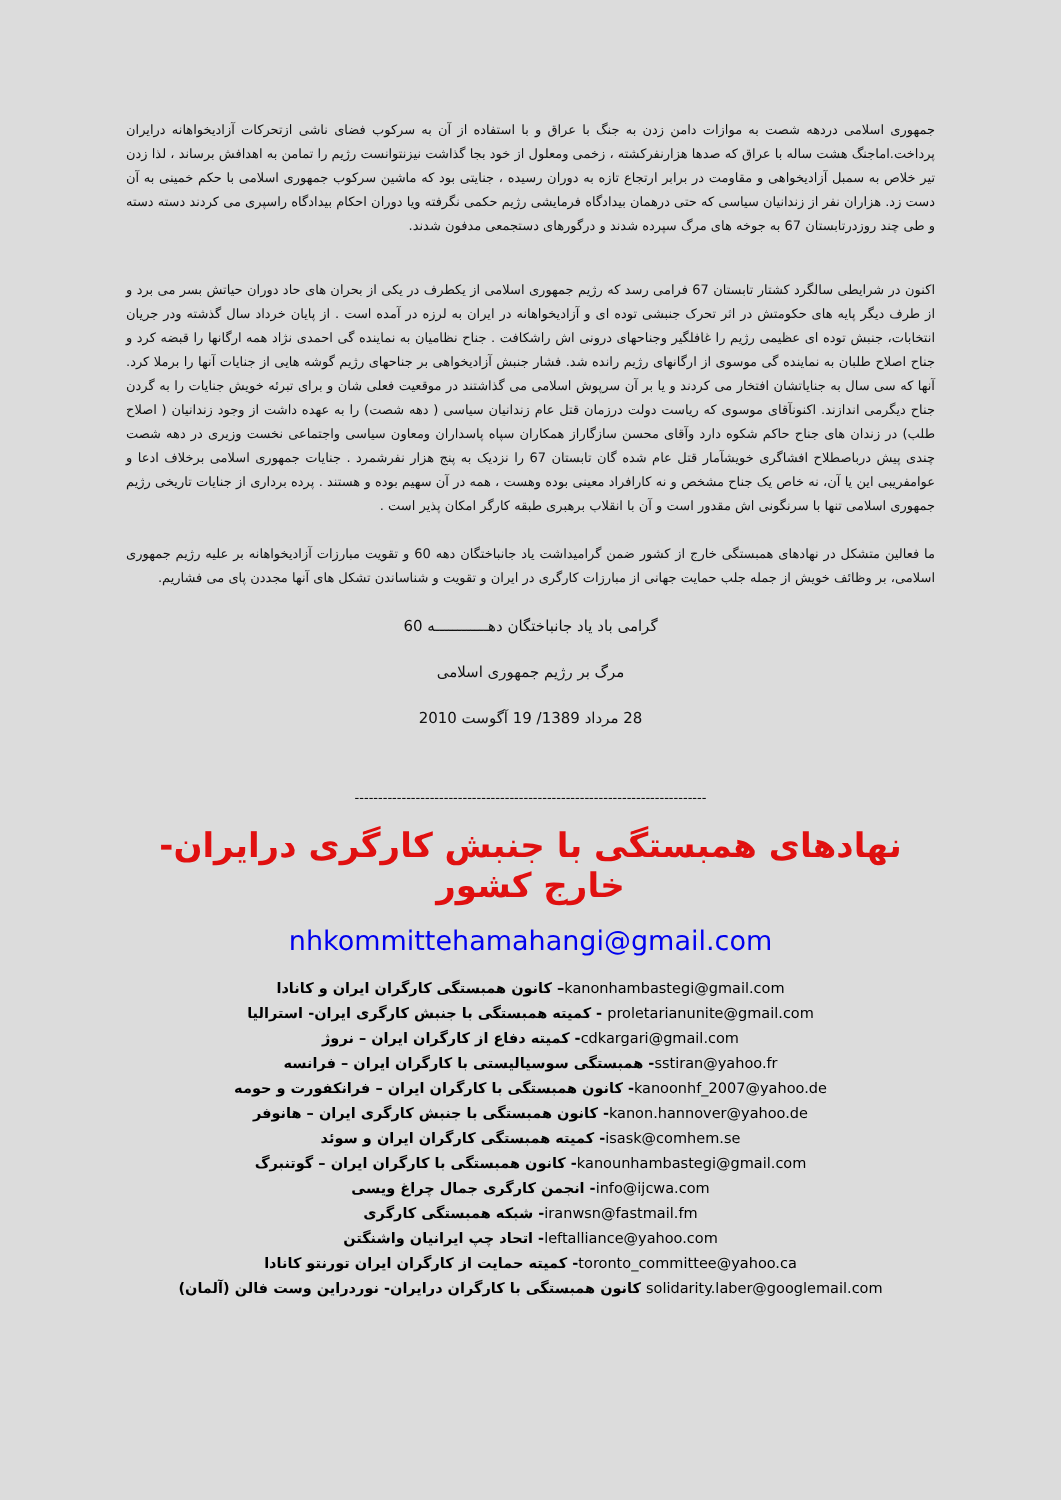جمهوری اسلامی دردهه شصت به موازات دامن زدن به جنگ با عراق و با استفاده از آن به سرکوب فضای ناشی ازتحرکات آزادیخواهانه درایران پرداخت.اماجنگ هشت ساله با عراق که صدها هزارنفرکشته ، زخمی ومعلول از خود بجا گذاشت نیزنتوانست رژیم را تمامن به اهدافش برساند ، لذا زدن تیر خلاص به سمبل آزادیخواهی و مقاومت در برابر ارتجاع تازه به دوران رسیده ، جنایتی بود که ماشین سرکوب جمهوری اسلامی با حکم خمینی به آن دست زد. هزاران نفر از زندانیان سیاسی که حتی درهمان بیدادگاه فرمایشی رژیم حکمی نگرفته ویا دوران احکام بیدادگاه راسپری می کردند دسته دسته و طی چند روزدرتابستان 67 به جوخه های مرگ سپرده شدند و درگورهای دستجمعی مدفون شدند.
اکنون در شرایطی سالگرد کشتار تابستان 67 فرامی رسد که رژیم جمهوری اسلامی از یکطرف در یکی از بحران های حاد دوران حیاتش بسر می برد و از طرف دیگر پایه های حکومتش در اثر تحرک جنبشی توده ای و آزادیخواهانه در ایران به لرزه در آمده است . از پایان خرداد سال گذشته ودر جریان انتخابات، جنبش توده ای عظیمی رژیم را غافلگیر وجناحهای درونی اش راشکافت . جناح نظامیان به نماینده گی احمدی نژاد همه ارگانها را قبضه کرد و جناح اصلاح طلبان به نماینده گی موسوی از ارگانهای رژیم رانده شد. فشار جنبش آزادیخواهی بر جناحهای رژیم گوشه هایی از جنایات آنها را برملا کرد. آنها که سی سال به جنایاتشان افتخار می کردند و یا بر آن سرپوش اسلامی می گذاشتند در موقعیت فعلی شان و برای تبرئه خویش جنایات را به گردن جناح دیگرمی اندازند. اکنونآقای موسوی که ریاست دولت درزمان قتل عام زندانیان سیاسی ( دهه شصت) را به عهده داشت از وجود زندانیان ( اصلاح طلب) در زندان های جناح حاکم شکوه دارد وآقای محسن سازگاراز همکاران سپاه پاسداران ومعاون سیاسی واجتماعی نخست وزیری در دهه شصت چندی پیش درباصطلاح افشاگری خویشآمار قتل عام شده گان تابستان 67 را نزدیک به پنج هزار نفرشمرد . جنایات جمهوری اسلامی برخلاف ادعا و عوامفریبی این یا آن، نه خاص یک جناح مشخص و نه کارافراد معینی بوده وهست ، همه در آن سهیم بوده و هستند . پرده برداری از جنایات تاریخی رژیم جمهوری اسلامی تنها با سرنگونی اش مقدور است و آن با انقلاب برهبری طبقه کارگر امکان پذیر است .
ما فعالین متشکل در نهادهای همبستگی خارج از کشور ضمن گرامیداشت یاد جانباختگان دهه 60 و تقویت مبارزات آزادیخواهانه بر علیه رژیم جمهوری اسلامی، بر وظائف خویش از جمله جلب حمایت جهانی از مبارزات کارگری در ایران و تقویت و شناساندن تشکل های آنها مجددن پای می فشاریم.
گرامی باد یاد جانباختگان دهــــــــــــه 60
مرگ بر رژیم جمهوری اسلامی
28 مرداد 1389/ 19 آگوست 2010
---------------------------------------------------------------------------
نهادهای همبستگی با جنبش کارگری درایران- خارج کشور
nhkommittehamahangi@gmail.com
kanonhambastegi@gmail.com– کانون همبستگی کارگران ایران و کانادا
proletarianunite@gmail.com - کمیته همبستگی با جنبش کارگری ایران- استرالیا
cdkargari@gmail.com- کمیته دفاع از کارگران ایران – نروژ
sstiran@yahoo.fr- همبستگی سوسیالیستی با کارگران ایران – فرانسه
kanoonhf_2007@yahoo.de- کانون همبستگی با کارگران ایران – فرانکفورت و حومه
kanon.hannover@yahoo.de- کانون همبستگی با جنبش کارگری ایران – هانوفر
isask@comhem.se- کمیته همبستگی کارگران ایران و سوئد
kanounhambastegi@gmail.com- کانون همبستگی با کارگران ایران – گوتنبرگ
info@ijcwa.com- انجمن کارگری جمال چراغ ویسی
iranwsn@fastmail.fm- شبکه همبستگی کارگری
leftalliance@yahoo.com- اتحاد چپ ایرانیان واشنگتن
toronto_committee@yahoo.ca- کمیته حمایت از کارگران ایران تورنتو کانادا
solidarity.laber@googlemail.com کانون همبستگی با کارگران درایران- نوردراین وست فالن (آلمان)